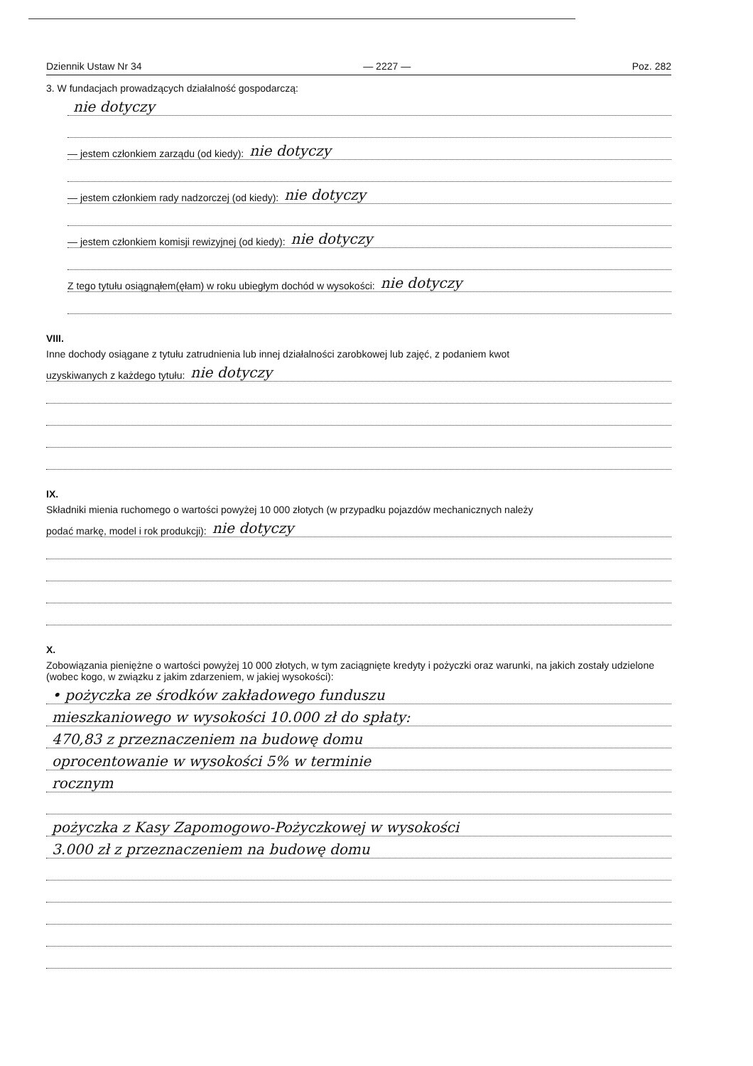Dziennik Ustaw Nr 34 — 2227 — Poz. 282
3. W fundacjach prowadzących działalność gospodarczą:
nie dotyczy
— jestem członkiem zarządu (od kiedy): nie dotyczy
— jestem członkiem rady nadzorczej (od kiedy): nie dotyczy
— jestem członkiem komisji rewizyjnej (od kiedy): nie dotyczy
Z tego tytułu osiągnąłem(ęłam) w roku ubiegłym dochód w wysokości: nie dotyczy
VIII.
Inne dochody osiągane z tytułu zatrudnienia lub innej działalności zarobkowej lub zajęć, z podaniem kwot
uzyskiwanych z każdego tytułu: nie dotyczy
IX.
Składniki mienia ruchomego o wartości powyżej 10 000 złotych (w przypadku pojazdów mechanicznych należy
podać markę, model i rok produkcji): nie dotyczy
X.
Zobowiązania pieniężne o wartości powyżej 10 000 złotych, w tym zaciągnięte kredyty i pożyczki oraz warunki, na jakich zostały udzielone (wobec kogo, w związku z jakim zdarzeniem, w jakiej wysokości):
• pożyczka ze środków zakładowego funduszu
mieszkaniowego w wysokości 10.000 zł do spłaty:
470,83 z przeznaczeniem na budowę domu
oprocentowanie w wysokości 5% w terminie
rocznym
pożyczka z Kasy Zapomogowo-Pożyczkowej w wysokości
3.000 zł z przeznaczeniem na budowę domu